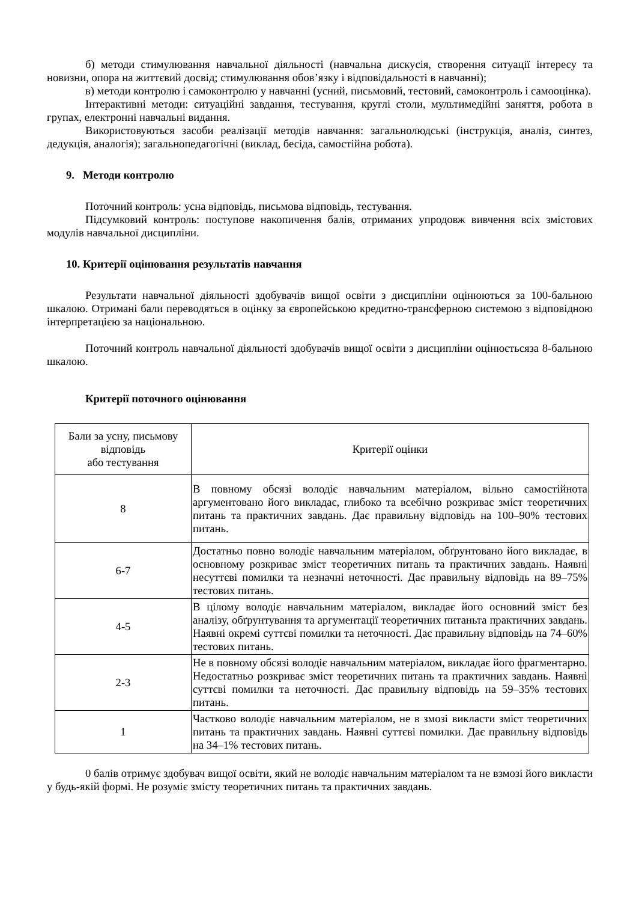б) методи стимулювання навчальної діяльності (навчальна дискусія, створення ситуації інтересу та новизни, опора на життєвий досвід; стимулювання обов’язку і відповідальності в навчанні);
в) методи контролю і самоконтролю у навчанні (усний, письмовий, тестовий, самоконтроль і самооцінка).
Інтерактивні методи: ситуаційні завдання, тестування, круглі столи, мультимедійні заняття, робота в групах, електронні навчальні видання.
Використовуються засоби реалізації методів навчання: загальнолюдські (інструкція, аналіз, синтез, дедукція, аналогія); загальнопедагогічні (виклад, бесіда, самостійна робота).
9. Методи контролю
Поточний контроль: усна відповідь, письмова відповідь, тестування.
Підсумковий контроль: поступове накопичення балів, отриманих упродовж вивчення всіх змістових модулів навчальної дисципліни.
10. Критерії оцінювання результатів навчання
Результати навчальної діяльності здобувачів вищої освіти з дисципліни оцінюються за 100-бальною шкалою. Отримані бали переводяться в оцінку за європейською кредитно-трансферною системою з відповідною інтерпретацією за національною.
Поточний контроль навчальної діяльності здобувачів вищої освіти з дисципліни оцінюєтьсяза 8-бальною шкалою.
Критерії поточного оцінювання
| Бали за усну, письмову відповідь або тестування | Критерії оцінки |
| 8 | В повному обсязі володіє навчальним матеріалом, вільно самостійнота аргументовано його викладає, глибоко та всебічно розкриває зміст теоретичних питань та практичних завдань. Дає правильну відповідь на 100–90% тестових питань. |
| 6-7 | Достатньо повно володіє навчальним матеріалом, обґрунтовано його викладає, в основному розкриває зміст теоретичних питань та практичних завдань. Наявні несуттєві помилки та незначні неточності. Дає правильну відповідь на 89–75% тестових питань. |
| 4-5 | В цілому володіє навчальним матеріалом, викладає його основний зміст без аналізу, обґрунтування та аргументації теоретичних питаньта практичних завдань. Наявні окремі суттєві помилки та неточності. Дає правильну відповідь на 74–60% тестових питань. |
| 2-3 | Не в повному обсязі володіє навчальним матеріалом, викладає його фрагментарно. Недостатньо розкриває зміст теоретичних питань та практичних завдань. Наявні суттєві помилки та неточності. Дає правильну відповідь на 59–35% тестових питань. |
| 1 | Частково володіє навчальним матеріалом, не в змозі викласти зміст теоретичних питань та практичних завдань. Наявні суттєві помилки. Дає правильну відповідь на 34–1% тестових питань. |
0 балів отримує здобувач вищої освіти, який не володіє навчальним матеріалом та не взмозі його викласти у будь-якій формі. Не розуміє змісту теоретичних питань та практичних завдань.